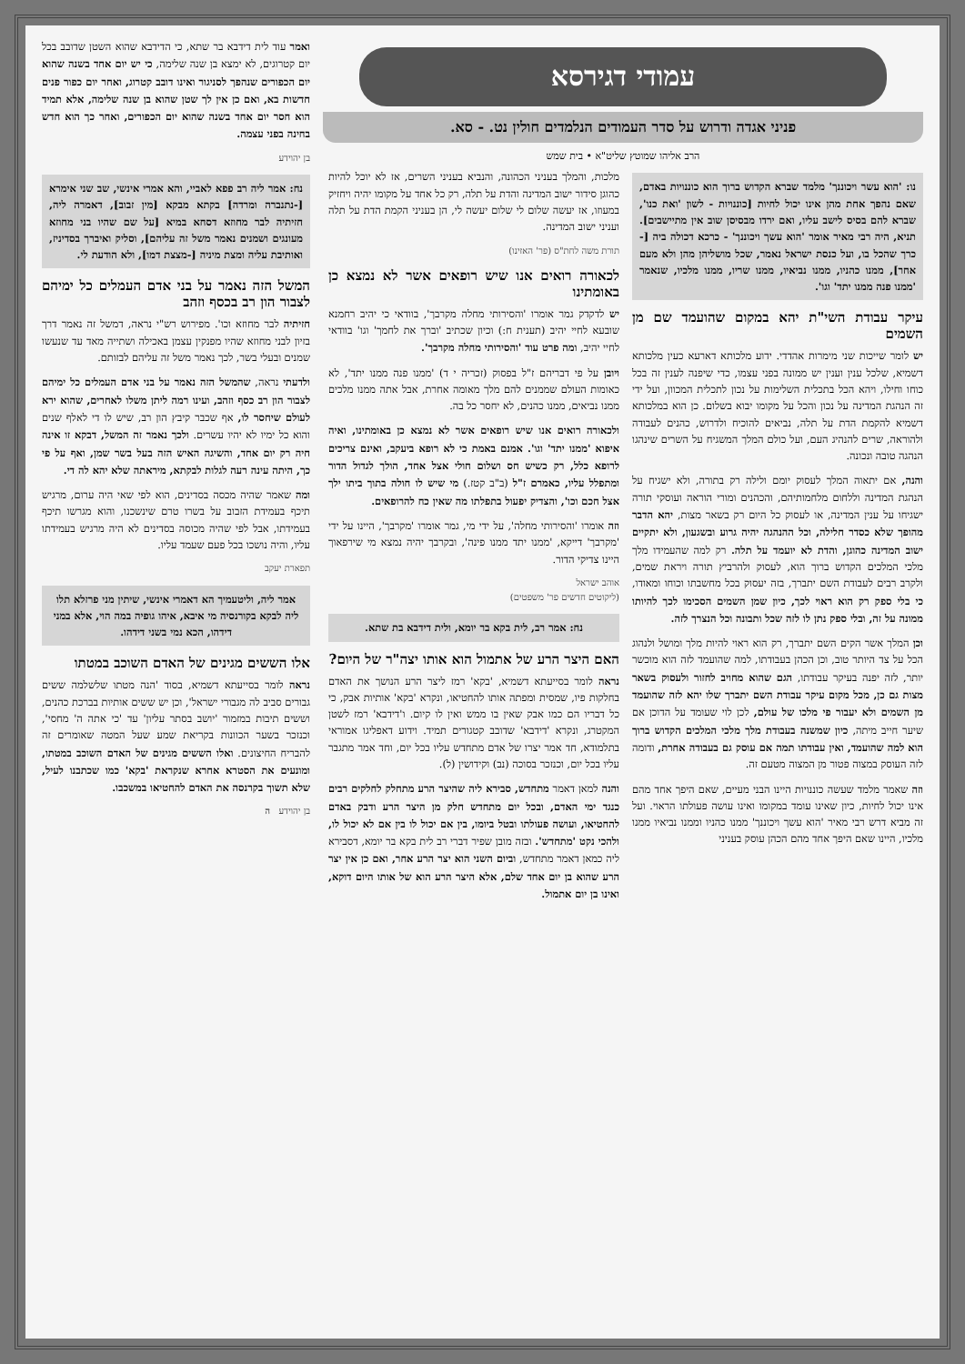עמודי דגירסא
פניני אגדה ודרוש על סדר העמודים הנלמדים חולין נט. - סא.
הרב אליהו שמוטץ שליט"א • בית שמש
נו: 'הוא עשר ויכוננך' מלמד שברא הקדוש ברוך הוא כוננויות באדם, שאם נהפך אחת מהן אינו יכול לחיות [כוננויות - לשון 'ואת כנו', שברא להם בסיס לישב עליו, ואם ירדו מבסיסן שוב אין מתיישבים]. תניא, היה רבי מאיר אומר 'הוא עשך ויכוננך' - כרכא דכולה ביה [- כרך שהכל בו, ועל כנסת ישראל נאמר, שכל מושליהן מהן ולא מעם אחר], ממנו כהניו, ממנו נביאיו, ממנו שריו, ממנו מלכיו, שנאמר 'ממנו פנה ממנו יתד' וגו'.
עיקר עבודת השי"ת יהא במקום שהועמד שם מן השמים
יש לומר שייכות שני מימרות אהדדי. ידוע מלכותא דארעא כעין מלכותא דשמיא, שלכל ענין וענין יש ממונה בפני עצמו, כדי שיפנה לענין זה בכל כוחו וחילו, ויהא הכל בתכלית השלימות על נכון לתכלית המכוון, ועל ידי זה הנהגת המדינה על נכון והכל על מקומו יבוא בשלום. כן הוא במלכותא דשמיא להקמת הדת על תלה, נביאים להוכיח ולדרוש, כהנים לעבודה ולהוראה, שרים להנהיג העם, ועל כולם המלך המשגיח על השרים שינהגו הנהגה טובה ונכונה.
והנה, אם יתאוה המלך לעסוק יומם ולילה רק בתורה, ולא ישגיח על הנהגת המדינה וללחום מלחמותיהם, והכהנים ומורי הוראה ועוסקי תורה ישגיחו על ענין המדינה, או לעסוק כל היום רק בשאר מצות, יהא הדבר מהופך שלא כסדר חלילה, וכל ההנהגה יהיה גרוע ובשגעון, ולא יתקיים ישוב המדינה כהוגן, והדת לא יועמד על תלה. רק למה שהעמידו מלך מלכי המלכים הקדוש ברוך הוא, לעסוק ולהרביץ תורה ויראת שמים, ולקרב רבים לעבודת השם יתברך, בזה יעסוק בכל מחשבתו וכוחו ומאודו, כי בלי ספק רק הוא ראוי לכך, כיון שמן השמים הסכימו לכך להיותו ממונה על זה, ובלי ספק נתן לו לזה שכל ותבונה וכל הנצרך לזה.
וכן המלך אשר הקים השם יתברך, רק הוא ראוי להיות מלך ומושל ולנהוג הכל על צד היותר טוב, וכן הכהן בעבודתו, למה שהועמד לזה הוא מוכשר יותר, לזה יפנה בעיקר עבודתו, הגם שהוא מחויב לחזור ולעסוק בשאר מצות גם כן, מכל מקום עיקר עבודת השם יתברך שלו יהא לזה שהועמד מן השמים ולא יעבור פי מלכו של עולם, לכן לוי שעומד על הדוכן אם שיער חייב מיתה, כיון שמשנה בעבודת מלך מלכי המלכים הקדוש ברוך הוא למה שהועמד, ואין עבודתו תמה אם עוסק גם בעבודה אחרת, ודומה לזה העוסק במצוה פטור מן המצוה מטעם זה.
וזה שאמר מלמד שעשה כוננויות היינו הבני מעיים, שאם היפך אחד מהם אינו יכול לחיות, כיון שאינו עומד במקומו ואינו עושה פעולתו הראוי. ועל זה מביא דרש רבי מאיר 'הוא עשך ויכוננך' ממנו כהניו וממנו נביאיו ממנו מלכיו, היינו שאם היפך אחד מהם הכהן עוסק בעניני
מלכות, והמלך בעניני הכהונה, והנביא בעניני השרים, אז לא יוכל להיות כהוגן סידור ישוב המדינה והדת על תלה, רק כל אחד על מקומו יהיה ויחזיק במעוזו, אז יעשה שלום לי שלום יעשה לי, הן בעניני הקמת הדת על תלה ועניני ישוב המדינה.
תורת משה לחת"ס (פר' האזינו)
לכאורה רואים אנו שיש רופאים אשר לא נמצא כן באומתינו
יש לדקדק גמר אומרו 'והסירותי מחלה מקרבך', בוודאי כי יהיב רחמנא שובעא לחיי יהיב (תענית ח:) וכיון שכתיב 'וברך את לחמך' וגו' בוודאי לחיי יהיב, ומה פרט עוד 'והסירותי מחלה מקרבך'.
ויובן על פי דבריהם ז"ל בפסוק (זכריה י ד) 'ממנו פנה ממנו יתד', לא כאומות העולם שממנים להם מלך מאומה אחרת, אבל אתה ממנו מלכים ממנו נביאים, ממנו כהנים, לא יחסר כל בה.
ולכאורה רואים אנו שיש רופאים אשר לא נמצא כן באומתינו, ואיה איפוא 'ממנו יתד' וגו'. אמנם באמת כי לא רופא ביעקב, ואינם צריכים לרופא כלל, רק כשיש חס ושלום חולי אצל אחד, הולך לגדול הדור ומתפלל עליו, כאמרם ז"ל (ב"ב קטז.) מי שיש לו חולה בתוך ביתו ילך אצל חכם וכו', והצדיק יפעול בתפלתו מה שאין כח להרופאים.
וזה אומרו 'והסירותי מחלה', על ידי מי, גמר אומרו 'מקרבך', היינו על ידי 'מקרבך' דייקא, 'ממנו יתד ממנו פינה', ובקרבך יהיה נמצא מי שירפאוך היינו צדיקי הדור.
אוהב ישראל
(ליקוטים חדשים פר' משפטים)
נח: אמר רב, לית בקא בר יומא, ולית דידבא בת שתא.
האם היצר הרע של אתמול הוא אותו יצה"ר של היום?
נראה לומר בסייעתא דשמיא, 'בקא' רמז ליצר הרע הנושך את האדם בחלקות פיו, שמסית ומפתה אותו להחטיאו, ונקרא 'בקא' אותיות אבק, כי כל דבריו הם כמו אבק שאין בו ממש ואין לו קיום. ו'דידבא' רמז לשטן המקטרג, ונקרא 'דידבא' שדובב קטגורים תמיד. וידוע דאפליגו אמוראי בתלמודא, חד אמר יצרו של אדם מתחדש עליו בכל יום, וחד אמר מתגבר עליו בכל יום, וכנזכר בסוכה (נב) וקידושין (ל).
והנה למאן דאמר מתחדש, סבירא ליה שהיצר הרע מתחלק לחלקים רבים כנגד ימי האדם, ובכל יום מתחדש חלק מן היצר הרע ודבק באדם להחטיאו, ועושה פעולתו ובטל ביומו, בין אם יכול לו בין אם לא יכול לו, ולהכי נקט 'מתחדש'. ובזה מובן שפיר דברי רב לית בקא בר יומא, דסבירא ליה כמאן דאמר מתחדש, וביום השני הוא יצר הרע אחר, ואם כן אין יצר הרע שהוא בן יום אחד שלם, אלא היצר הרע הוא של אותו היום דוקא, ואינו בן יום אתמול.
ואמר עוד לית דידבא בר שתא, כי הדידבא שהוא השטן שדובב בכל יום קטרוגים, לא ימצא בן שנה שלימה, כי יש יום אחד בשנה שהוא יום הכפורים שנהפך לסניגור ואינו דובב קטרוג, ואחר יום כפור פנים חדשות בא, ואם כן אין לך שטן שהוא בן שנה שלימה, אלא תמיד הוא חסר יום אחד בשנה שהוא יום הכפורים, ואחר כך הוא חדש בחינה בפני עצמה.
בן יהוידע
נח: אמר ליה רב פפא לאביי, והא אמרי אינשי, שב שני אימרא [-נתנברה ומרדה] בקתא מבקא [מין זבוב], דאמרה ליה, חזיתיה לבר מחוזא דסחא במיא [על שם שהיו בני מחוזא מעונגים ושמנים נאמר משל זה עליהם], וסליק ואיברך בסדיניז, ואותיבת עליה ומצת מיניה [-מצצת דמו], ולא הודעת לי.
המשל הזה נאמר על בני אדם העמלים כל ימיהם לצבור הון רב בכסף וזהב
חזיתיה לבר מחוזא וכו'. מפירוש רש"י נראה, דמשל זה נאמר דרך בזיון לבני מחוזא שהיו מפנקין עצמן באכילה ושתייה מאד עד שנעשו שמנים ובעלי בשר, לכך נאמר משל זה עליהם לבזותם.
ולדעתי נראה, שהמשל הזה נאמר על בני אדם העמלים כל ימיהם לצבור הון רב כסף וזהב, ועינו רמה ליתן משלו לאחרים, שהוא ירא לעולם שיחסר לו, אף שכבר קיבץ הון רב, שיש לו די לאלף שנים והוא כל ימיו לא יהיו עשרים. ולכך נאמר זה המשל, דבקא זו אינה חיה רק יום אחד, והשיגה האיש הזה בעל בשר שמן, ואף על פי כך, היתה עינה רעה לגלות לבקתא, מיראתה שלא יהא לה די.
ומה שאמר שהיה מכסה בסדינים, הוא לפי שאי היה ערום, מרגיש תיכף בעמידת הזבוב על בשרו טרם שינשכנו, והוא מגרשו תיכף בעמידתו, אבל לפי שהיה מכוסה בסדינים לא היה מרגיש בעמידתו עליו, והיה נושכו בכל פעם שעמד עליו.
תפארת יעקב
אמר ליה, וליטעמיך הא דאמרי אינשי, שיתין מני פרזלא תלו ליה לבקא בקורנסיה מי איבא, איהו גופיה במה הוי, אלא במני דידהו, הכא נמי בשני דידהו.
אלו הששים מגינים של האדם השוכב במטתו
נראה לומר בסייעתא דשמיא, בסוד 'הנה מטתו שלשלמה ששים גבורים סביב לה מגבורי ישראל', וכן יש ששים אותיות בברכת כהנים, וששים תיבות במזמור 'יושב בסתר עליון' עד 'כי אתה ה' מחסי', וכנזכר בשער הכוונות בקריאת שמע שעל המטה שאומרים זה להבריח החיצונים. ואלו הששים מגינים של האדם השוכב במטתו, ומונעים את הסטרא אחרא שנקראת 'בקא' כמו שכתבנו לעיל, שלא תשוך בקרנסה את האדם להחטיאו במשכבו.
בן יהוידע ה